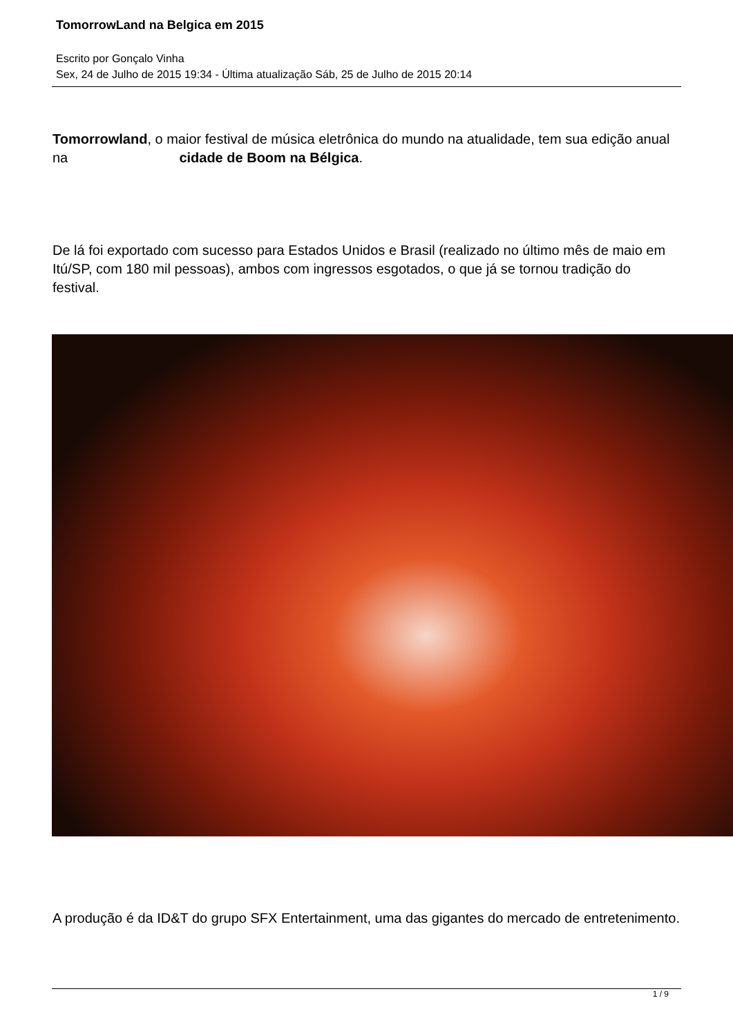TomorrowLand na Belgica em 2015
Escrito por Gonçalo Vinha
Sex, 24 de Julho de 2015 19:34 - Última atualização Sáb, 25 de Julho de 2015 20:14
Tomorrowland, o maior festival de música eletrônica do mundo na atualidade, tem sua edição anual na cidade de Boom na Bélgica.
De lá foi exportado com sucesso para Estados Unidos e Brasil (realizado no último mês de maio em Itú/SP, com 180 mil pessoas), ambos com ingressos esgotados, o que já se tornou tradição do festival.
A produção é da ID&T do grupo SFX Entertainment, uma das gigantes do mercado de entretenimento.
1 / 9